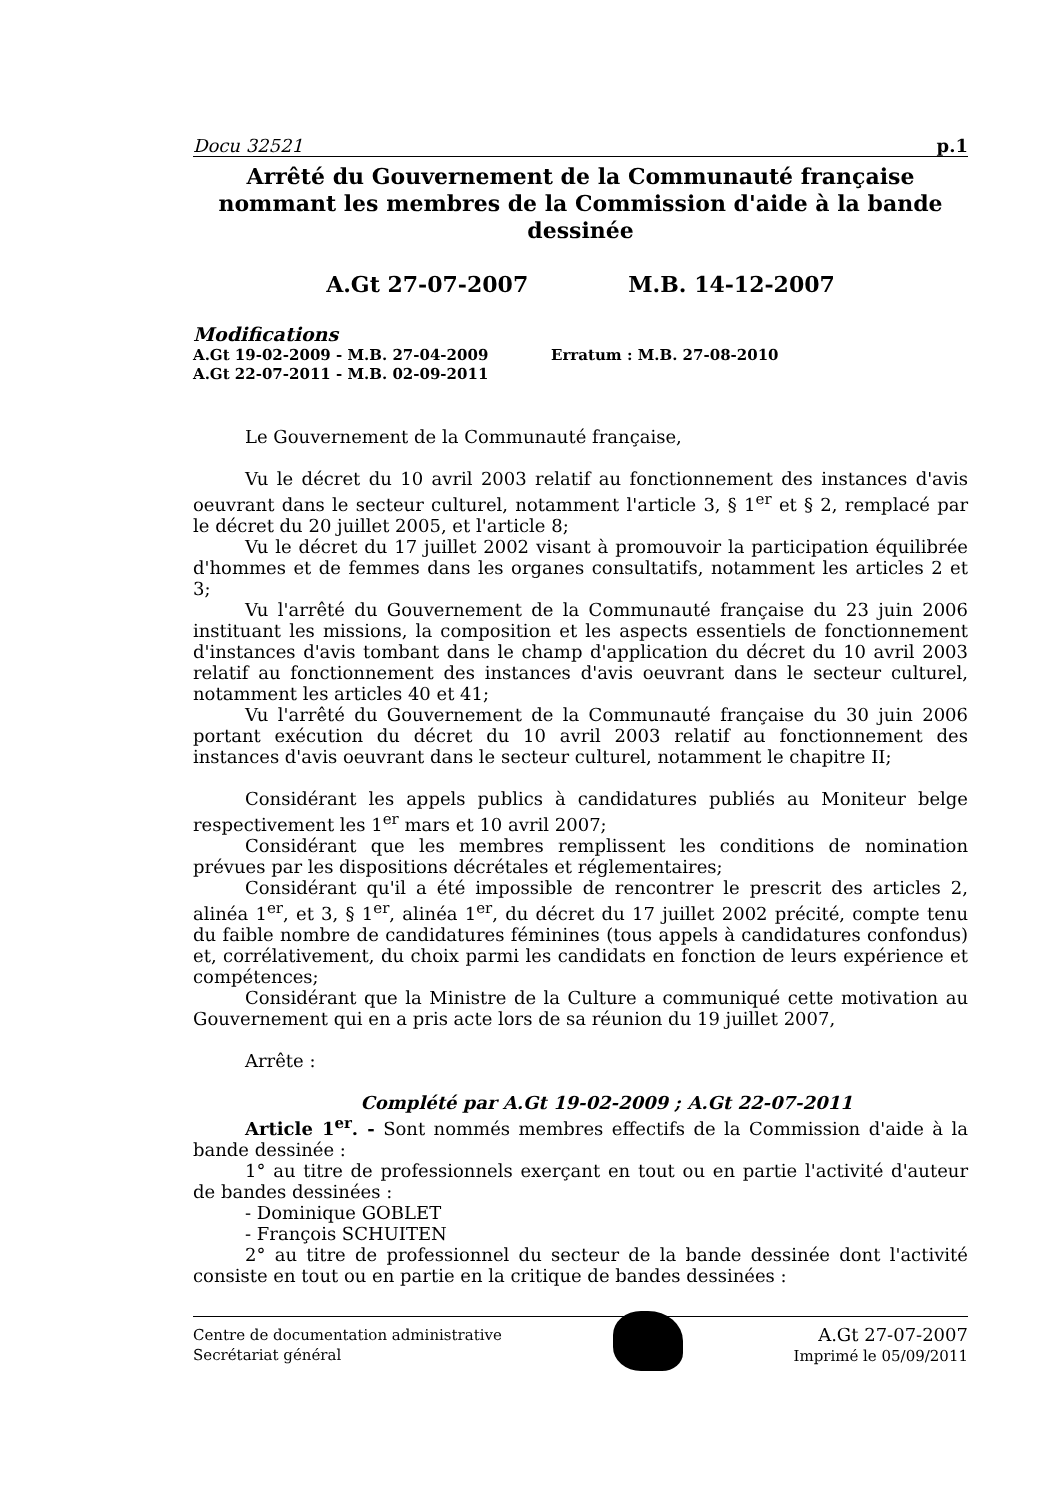Docu 32521 p.1
Arrêté du Gouvernement de la Communauté française nommant les membres de la Commission d'aide à la bande dessinée
A.Gt 27-07-2007 M.B. 14-12-2007
Modifications
A.Gt 19-02-2009 - M.B. 27-04-2009 Erratum : M.B. 27-08-2010
A.Gt 22-07-2011 - M.B. 02-09-2011
Le Gouvernement de la Communauté française,
Vu le décret du 10 avril 2003 relatif au fonctionnement des instances d'avis oeuvrant dans le secteur culturel, notamment l'article 3, § 1<sup>er</sup> et § 2, remplacé par le décret du 20 juillet 2005, et l'article 8;
Vu le décret du 17 juillet 2002 visant à promouvoir la participation équilibrée d'hommes et de femmes dans les organes consultatifs, notamment les articles 2 et 3;
Vu l'arrêté du Gouvernement de la Communauté française du 23 juin 2006 instituant les missions, la composition et les aspects essentiels de fonctionnement d'instances d'avis tombant dans le champ d'application du décret du 10 avril 2003 relatif au fonctionnement des instances d'avis oeuvrant dans le secteur culturel, notamment les articles 40 et 41;
Vu l'arrêté du Gouvernement de la Communauté française du 30 juin 2006 portant exécution du décret du 10 avril 2003 relatif au fonctionnement des instances d'avis oeuvrant dans le secteur culturel, notamment le chapitre II;
Considérant les appels publics à candidatures publiés au Moniteur belge respectivement les 1<sup>er</sup> mars et 10 avril 2007;
Considérant que les membres remplissent les conditions de nomination prévues par les dispositions décrétales et réglementaires;
Considérant qu'il a été impossible de rencontrer le prescrit des articles 2, alinéa 1<sup>er</sup>, et 3, § 1<sup>er</sup>, alinéa 1<sup>er</sup>, du décret du 17 juillet 2002 précité, compte tenu du faible nombre de candidatures féminines (tous appels à candidatures confondus) et, corrélativement, du choix parmi les candidats en fonction de leurs expérience et compétences;
Considérant que la Ministre de la Culture a communiqué cette motivation au Gouvernement qui en a pris acte lors de sa réunion du 19 juillet 2007,
Arrête :
Complété par A.Gt 19-02-2009 ; A.Gt 22-07-2011
Article 1<sup>er</sup>. - Sont nommés membres effectifs de la Commission d'aide à la bande dessinée :
1° au titre de professionnels exerçant en tout ou en partie l'activité d'auteur de bandes dessinées :
- Dominique GOBLET
- François SCHUITEN
2° au titre de professionnel du secteur de la bande dessinée dont l'activité consiste en tout ou en partie en la critique de bandes dessinées :
Centre de documentation administrative
Secrétariat général
A.Gt 27-07-2007
Imprimé le 05/09/2011